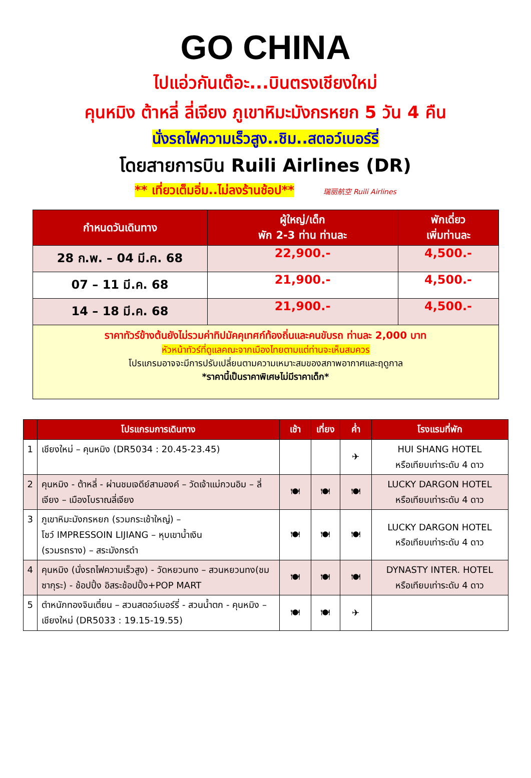GO CHINA
ไปแอ่วกันเต๊อะ...บินตรงเชียงใหม่
คุนหมิง ต้าหลี่ ลี่เจียง ภูเขาหิมะมังกรหยก 5 วัน 4 คืน
นั่งรถไฟความเร็วสูง..ชิม..สตอว์เบอร์รี่
โดยสายการบิน Ruili Airlines (DR)
** เที่ยวเต็มอิ่ม..ไม่ลงร้านช้อป** 瑞丽航空 Ruili Airlines
| กำหนดวันเดินทาง | ผู้ใหญ่/เด็ก พัก 2-3 ท่าน ท่านละ | พักเดี่ยว เพิ่มท่านละ |
| --- | --- | --- |
| 28 ก.พ. – 04 มี.ค. 68 | 22,900.- | 4,500.- |
| 07 – 11 มี.ค. 68 | 21,900.- | 4,500.- |
| 14 – 18 มี.ค. 68 | 21,900.- | 4,500.- |
| ราคาทัวร์ข้างต้นยังไม่รวมค่าทิปมัคคุเทศก์ท้องถิ่นและคนขับรถ ท่านละ 2,000 บาท หัวหน้าทัวร์ที่ดูแลคณะจากเมืองไทยตามแต่ท่านจะเห็นสมควร โปรแกรมอาจจะมีการปรับเปลี่ยนตามความเหมาะสมของสภาพอากาศและฤดูกาล *ราคานี้เป็นราคาพิเศษไม่มีราคาเด็ก* | | |
| | โปรแกรมการเดินทาง | เช้า | เที่ยง | ค่ำ | โรงแรมที่พัก |
| --- | --- | --- | --- | --- | --- |
| 1 | เชียงใหม่ – คุนหมิง (DR5034 : 20.45-23.45) | | | ✈ | HUI SHANG HOTEL หรือเทียบเท่าระดับ 4 ดาว |
| 2 | คุนหมิง - ต้าหลี่ - ผ่านชมเจดีย์สามองค์ – วัดเจ้าแม่กวนอิม – ลี่เจียง – เมืองโบราณลี่เจียง | 🍽 | 🍽 | 🍽 | LUCKY DARGON HOTEL หรือเทียบเท่าระดับ 4 ดาว |
| 3 | ภูเขาหิมะมังกรหยก (รวมกระเช้าใหญ่) – โชว์ IMPRESSOIN LIJIANG – หุบเขาน้ำเงิน (รวมรถราง) – สระมังกรดำ | 🍽 | 🍽 | 🍽 | LUCKY DARGON HOTEL หรือเทียบเท่าระดับ 4 ดาว |
| 4 | คุนหมิง (นั่งรถไฟความเร็วสูง) - วัดหยวนทง – สวนหยวนทง(ชมซากุระ) - ช้อปปิ้ง อิสระช้อปปิ้ง+POP MART | 🍽 | 🍽 | 🍽 | DYNASTY INTER. HOTEL หรือเทียบเท่าระดับ 4 ดาว |
| 5 | ตำหนักทองจินเตี๋ยน – สวนสตอว์เบอร์รี่ - สวนน้ำตก - คุนหมิง – เชียงใหม่ (DR5033 : 19.15-19.55) | 🍽 | 🍽 | ✈ | |